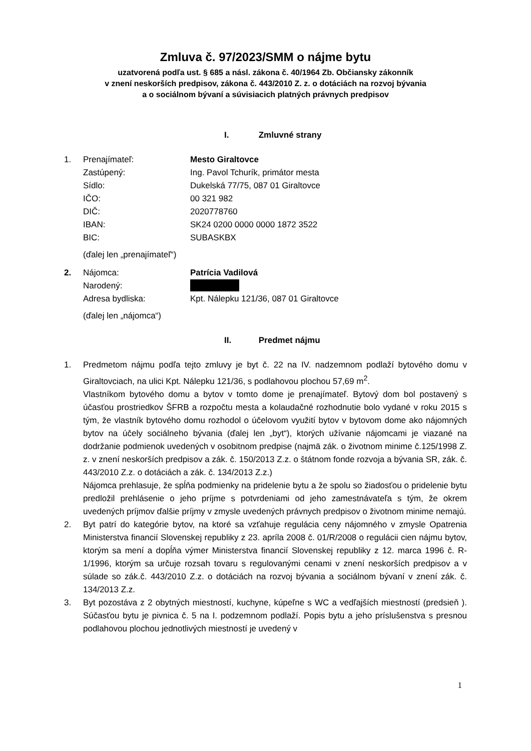Zmluva č. 97/2023/SMM o nájme bytu
uzatvorená podľa ust. § 685 a násl. zákona č. 40/1964 Zb. Občiansky zákonník
v znení neskorších predpisov, zákona č. 443/2010 Z. z. o dotáciách na rozvoj bývania
a o sociálnom bývaní a súvisiacich platných právnych predpisov
I. Zmluvné strany
1. Prenajímateľ: Mesto Giraltovce
Zastúpený: Ing. Pavol Tchurík, primátor mesta
Sídlo: Dukelská 77/75, 087 01 Giraltovce
IČO: 00 321 982
DIČ: 2020778760
IBAN: SK24 0200 0000 0000 1872 3522
BIC: SUBASKBX
(ďalej len „prenajímateľ“)
2. Nájomca: Patrícia Vadilová
Narodený:
Adresa bydliska: Kpt. Nálepku 121/36, 087 01 Giraltovce
(ďalej len „nájomca“)
II. Predmet nájmu
1. Predmetom nájmu podľa tejto zmluvy je byt č. 22 na IV. nadzemnom podlaží bytového domu v Giraltovciach, na ulici Kpt. Nálepku 121/36, s podlahovou plochou 57,69 m<sup>2</sup>.
Vlastníkom bytového domu a bytov v tomto dome je prenajímateľ. Bytový dom bol postavený s účasťou prostriedkov ŠFRB a rozpočtu mesta a kolaudačné rozhodnutie bolo vydané v roku 2015 s tým, že vlastník bytového domu rozhodol o účelovom využití bytov v bytovom dome ako nájomných bytov na účely sociálneho bývania (ďalej len „byt“), ktorých užívanie nájomcami je viazané na dodržanie podmienok uvedených v osobitnom predpise (najmä zák. o životnom minime č.125/1998 Z. z. v znení neskorších predpisov a zák. č. 150/2013 Z.z. o štátnom fonde rozvoja a bývania SR, zák. č. 443/2010 Z.z. o dotáciách a zák. č. 134/2013 Z.z.)
Nájomca prehlasuje, že spĺňa podmienky na pridelenie bytu a že spolu so žiadosťou o pridelenie bytu predložil prehlásenie o jeho príjme s potvrdeniami od jeho zamestnávateľa s tým, že okrem uvedených príjmov ďalšie príjmy v zmysle uvedených právnych predpisov o životnom minime nemajú.
2. Byt patrí do kategórie bytov, na ktoré sa vzťahuje regulácia ceny nájomného v zmysle Opatrenia Ministerstva financií Slovenskej republiky z 23. apríla 2008 č. 01/R/2008 o regulácii cien nájmu bytov, ktorým sa mení a dopĺňa výmer Ministerstva financií Slovenskej republiky z 12. marca 1996 č. R-1/1996, ktorým sa určuje rozsah tovaru s regulovanými cenami v znení neskorších predpisov a v súlade so zák.č. 443/2010 Z.z. o dotáciách na rozvoj bývania a sociálnom bývaní v znení zák. č. 134/2013 Z.z.
3. Byt pozostáva z 2 obytných miestností, kuchyne, kúpeľne s WC a vedľajších miestností (predsieň ). Súčasťou bytu je pivnica č. 5 na I. podzemnom podlaží. Popis bytu a jeho príslušenstva s presnou podlahovou plochou jednotlivých miestností je uvedený v
1